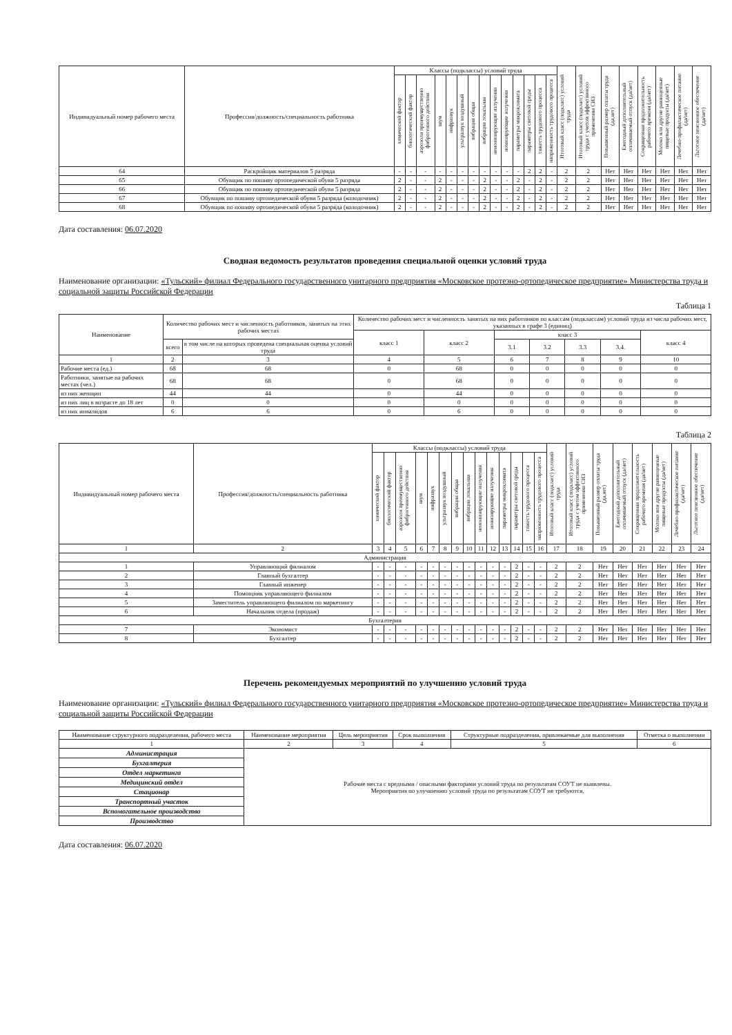| Индивидуальный номер рабочего места | Профессия/должность/специальность работника | Классы (подклассы) условий труда | | | | | | | | | | | | | | Итоговый класс (подкласс) условий труда | Итоговый класс (подкласс) условий труда с учетом эффективного применения СИЗ | Повышенный размер оплаты труда (да,нет) | Ежегодный дополнительный оплачиваемый отпуск (да/нет) | Сокращенная продолжительность рабочего времени (да/нет) | Молоко или другие равноценные пищевые продукты (да/нет) | Лечебно-профилактическое питание (да/нет) | Льготное пенсионное обеспечение (да/нет) |
| --- | --- | --- | --- | --- | --- | --- | --- | --- | --- | --- | --- | --- | --- | --- | --- | --- | --- | --- | --- | --- | --- | --- | --- |
| | | химический фактор | биологический фактор | аэрозоли преимущественно фиброгенного действия | шум | инфразвук | ультразвук воздушный | вибрация общая | вибрация локальная | неионизирующие излучения | ионизирующие излучения | параметры микроклимата | параметры световой среды | тяжесть трудового процесса | напряженность трудового процесса | | | | | | | | |
| 64 | Раскройщик материалов 5 разряда | - | - | - | - | - | - | - | - | - | - | - | 2 | 2 | - | 2 | 2 | Нет | Нет | Нет | Нет | Нет | Нет |
| 65 | Обувщик по пошиву ортопедической обуви 5 разряда | 2 | - | - | 2 | - | - | - | 2 | - | - | 2 | - | 2 | - | 2 | 2 | Нет | Нет | Нет | Нет | Нет | Нет |
| 66 | Обувщик по пошиву ортопедической обуви 5 разряда | 2 | - | - | 2 | - | - | - | 2 | - | - | 2 | - | 2 | - | 2 | 2 | Нет | Нет | Нет | Нет | Нет | Нет |
| 67 | Обувщик по пошиву ортопедической обуви 5 разряда (колодочник) | 2 | - | - | 2 | - | - | - | 2 | - | - | 2 | - | 2 | - | 2 | 2 | Нет | Нет | Нет | Нет | Нет | Нет |
| 68 | Обувщик по пошиву ортопедической обуви 5 разряда (колодочник) | 2 | - | - | 2 | - | - | - | 2 | - | - | 2 | - | 2 | - | 2 | 2 | Нет | Нет | Нет | Нет | Нет | Нет |
Дата составления: 06.07.2020
Сводная ведомость результатов проведения специальной оценки условий труда
Наименование организации: «Тульский» филиал Федерального государственного унитарного предприятия «Московское протезно-ортопедическое предприятие» Министерства труда и социальной защиты Российской Федерации
Таблица 1
| Наименование | Количество рабочих мест и численность работников, занятых на этих рабочих местах | | Количество рабочих мест и численность занятых на них работников по классам (подклассам) условий труда из числа рабочих мест, указанных в графе 3 (единиц) | | | | | | |
| --- | --- | --- | --- | --- | --- | --- | --- | --- | --- |
| | | | класс 1 | класс 2 | класс 3 | | | | класс 4 |
| | всего | в том числе на которых проведена специальная оценка условий труда | | | 3.1 | 3.2 | 3.3 | 3.4. | |
| 1 | 2 | 3 | 4 | 5 | 6 | 7 | 8 | 9 | 10 |
| Рабочие места (ед.) | 68 | 68 | 0 | 68 | 0 | 0 | 0 | 0 | 0 |
| Работники, занятые на рабочих местах (чел.) | 68 | 68 | 0 | 68 | 0 | 0 | 0 | 0 | 0 |
| из них женщин | 44 | 44 | 0 | 44 | 0 | 0 | 0 | 0 | 0 |
| из них лиц в возрасте до 18 лет | 0 | 0 | 0 | 0 | 0 | 0 | 0 | 0 | 0 |
| из них инвалидов | 6 | 6 | 0 | 6 | 0 | 0 | 0 | 0 | 0 |
Таблица 2
| Индивидуальный номер рабочего места | Профессия/должность/специальность работника | Классы (подклассы) условий труда | | | | | | | | | | | | | | Итоговый класс (подкласс) условий труда | Итоговый класс (подкласс) условий труда с учетом эффективного применения СИЗ | Повышенный размер оплаты труда (да,нет) | Ежегодный дополнительный оплачиваемый отпуск (да/нет) | Сокращенная продолжительность рабочего времени (да/нет) | Молоко или другие равноценные пищевые продукты (да/нет) | Лечебно-профилактическое питание (да/нет) | Льготное пенсионное обеспечение (да/нет) |
| --- | --- | --- | --- | --- | --- | --- | --- | --- | --- | --- | --- | --- | --- | --- | --- | --- | --- | --- | --- | --- | --- | --- | --- |
| | | химический фактор | биологический фактор | аэрозоли преимущественно фиброгенного действия | шум | инфразвук | ультразвук воздушный | вибрация общая | вибрация локальная | неионизирующие излучения | ионизирующие излучения | параметры микроклимата | параметры световой среды | тяжесть трудового процесса | напряженность трудового процесса | | | | | | | | |
| 1 | 2 | 3 | 4 | 5 | 6 | 7 | 8 | 9 | 10 | 11 | 12 | 13 | 14 | 15 | 16 | 17 | 18 | 19 | 20 | 21 | 22 | 23 | 24 |
| Администрация | | | | | | | | | | | | | | | | | | | | | | | |
| 1 | Управляющий филиалом | - | - | - | - | - | - | - | - | - | - | - | 2 | - | - | 2 | 2 | Нет | Нет | Нет | Нет | Нет | Нет |
| 2 | Главный бухгалтер | - | - | - | - | - | - | - | - | - | - | - | 2 | - | - | 2 | 2 | Нет | Нет | Нет | Нет | Нет | Нет |
| 3 | Главный инженер | - | - | - | - | - | - | - | - | - | - | - | 2 | - | - | 2 | 2 | Нет | Нет | Нет | Нет | Нет | Нет |
| 4 | Помощник управляющего филиалом | - | - | - | - | - | - | - | - | - | - | - | 2 | - | - | 2 | 2 | Нет | Нет | Нет | Нет | Нет | Нет |
| 5 | Заместитель управляющего филиалом по маркетингу | - | - | - | - | - | - | - | - | - | - | - | 2 | - | - | 2 | 2 | Нет | Нет | Нет | Нет | Нет | Нет |
| 6 | Начальник отдела (продаж) | - | - | - | - | - | - | - | - | - | - | - | 2 | - | - | 2 | 2 | Нет | Нет | Нет | Нет | Нет | Нет |
| Бухгалтерия | | | | | | | | | | | | | | | | | | | | | | | |
| 7 | Экономист | - | - | - | - | - | - | - | - | - | - | - | 2 | - | - | 2 | 2 | Нет | Нет | Нет | Нет | Нет | Нет |
| 8 | Бухгалтер | - | - | - | - | - | - | - | - | - | - | - | 2 | - | - | 2 | 2 | Нет | Нет | Нет | Нет | Нет | Нет |
Перечень рекомендуемых мероприятий по улучшению условий труда
Наименование организации: «Тульский» филиал Федерального государственного унитарного предприятия «Московское протезно-ортопедическое предприятие» Министерства труда и социальной защиты Российской Федерации
| Наименование структурного подразделения, рабочего места | Наименование мероприятия | Цель мероприятия | Срок выполнения | Структурные подразделения, привлекаемые для выполнения | Отметка о выполнении |
| --- | --- | --- | --- | --- | --- |
| 1 | 2 | 3 | 4 | 5 | 6 |
| Администрация | Рабочие места с вредными / опасными факторами условий труда по результатам СОУТ не выявлены. Мероприятия по улучшению условий труда по результатам СОУТ не требуются. | | | | |
| Бухгалтерия | | | | | |
| Отдел маркетинга | | | | | |
| Медицинский отдел | | | | | |
| Стационар | | | | | |
| Транспортный участок | | | | | |
| Вспомогательное производство | | | | | |
| Производство | | | | | |
Дата составления: 06.07.2020